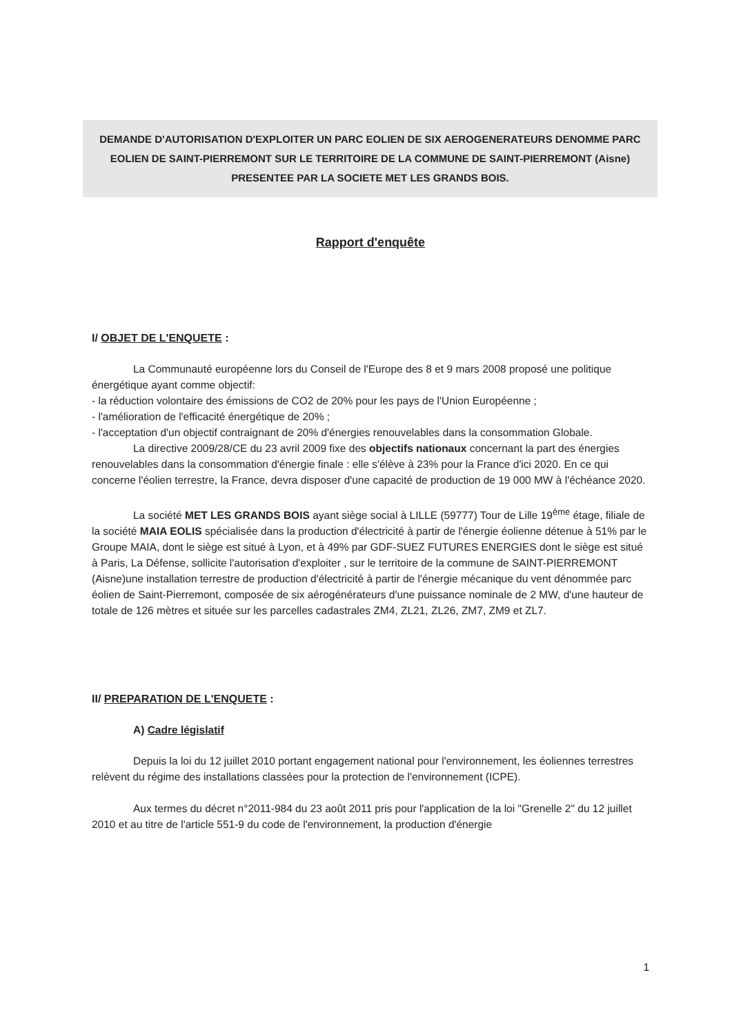DEMANDE D'AUTORISATION D'EXPLOITER UN PARC EOLIEN DE SIX AEROGENERATEURS DENOMME PARC EOLIEN DE SAINT-PIERREMONT SUR LE TERRITOIRE DE LA COMMUNE DE SAINT-PIERREMONT (Aisne) PRESENTEE PAR LA SOCIETE MET LES GRANDS BOIS.
Rapport d'enquête
I/ OBJET DE L'ENQUETE :
La Communauté européenne lors du Conseil de l'Europe des 8 et 9 mars 2008 proposé une politique énergétique ayant comme objectif:
- la réduction volontaire des émissions de CO2 de 20% pour les pays de l'Union Européenne ;
- l'amélioration de l'efficacité énergétique de 20% ;
- l'acceptation d'un objectif contraignant de 20% d'énergies renouvelables dans la consommation Globale.
La directive 2009/28/CE du 23 avril 2009 fixe des objectifs nationaux concernant la part des énergies renouvelables dans la consommation d'énergie finale : elle s'élève à 23% pour la France d'ici 2020. En ce qui concerne l'éolien terrestre, la France, devra disposer d'une capacité de production de 19 000 MW à l'échéance 2020.
La société MET LES GRANDS BOIS ayant siège social à LILLE (59777) Tour de Lille 19<sup>ème</sup> étage, filiale de la société MAIA EOLIS spécialisée dans la production d'électricité à partir de l'énergie éolienne détenue à 51% par le Groupe MAIA, dont le siège est situé à Lyon, et à 49% par GDF-SUEZ FUTURES ENERGIES dont le siège est situé à Paris, La Défense, sollicite l'autorisation d'exploiter , sur le territoire de la commune de SAINT-PIERREMONT (Aisne)une installation terrestre de production d'électricité à partir de l'énergie mécanique du vent dénommée parc éolien de Saint-Pierremont, composée de six aérogénérateurs d'une puissance nominale de 2 MW, d'une hauteur de totale de 126 mètres et située sur les parcelles cadastrales ZM4, ZL21, ZL26, ZM7, ZM9 et ZL7.
II/ PREPARATION DE L'ENQUETE :
A) Cadre législatif
Depuis la loi du 12 juillet 2010 portant engagement national pour l'environnement, les éoliennes terrestres relèvent du régime des installations classées pour la protection de l'environnement (ICPE).
Aux termes du décret n°2011-984 du 23 août 2011 pris pour l'application de la loi "Grenelle 2" du 12 juillet 2010 et au titre de l'article 551-9 du code de l'environnement, la production d'énergie
1